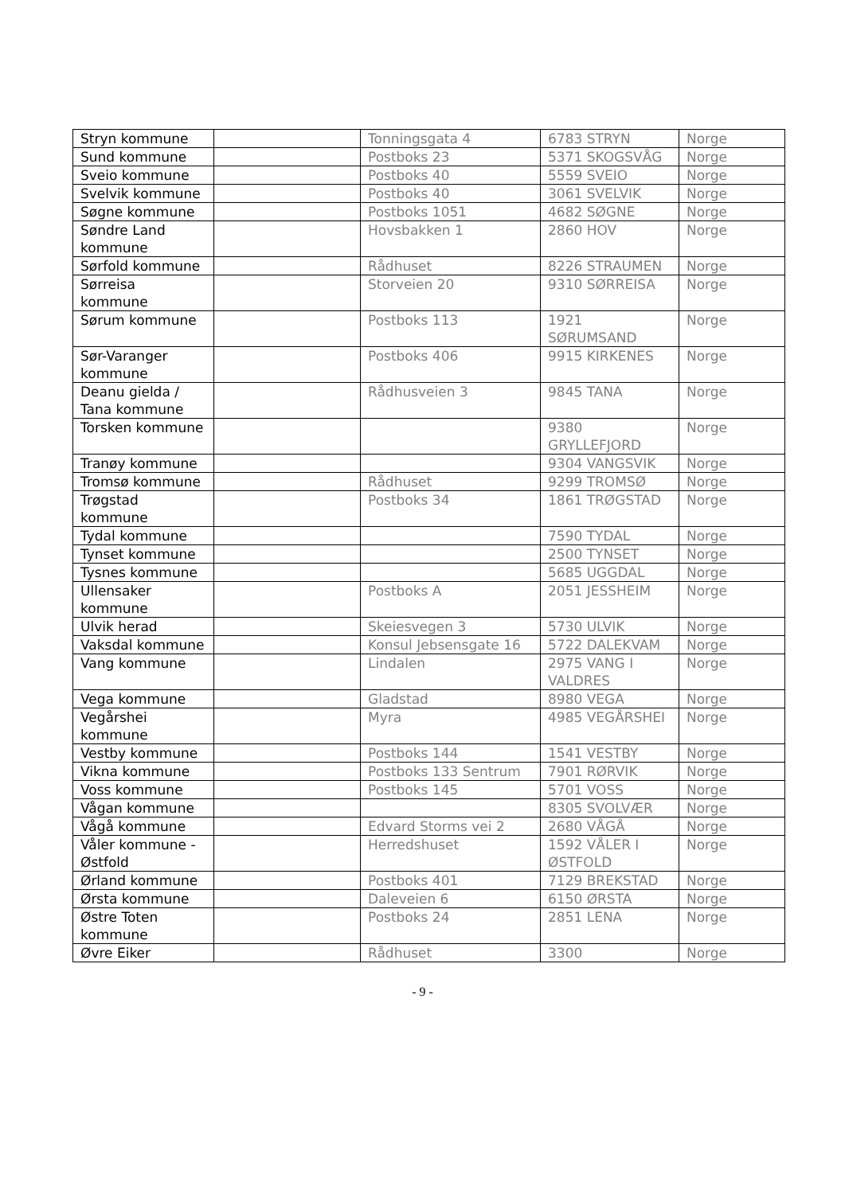| Stryn kommune | | Tonningsgata 4 | 6783 STRYN | Norge |
| Sund kommune | | Postboks 23 | 5371 SKOGSVÅG | Norge |
| Sveio kommune | | Postboks 40 | 5559 SVEIO | Norge |
| Svelvik kommune | | Postboks 40 | 3061 SVELVIK | Norge |
| Søgne kommune | | Postboks 1051 | 4682 SØGNE | Norge |
| Søndre Land kommune | | Hovsbakken 1 | 2860 HOV | Norge |
| Sørfold kommune | | Rådhuset | 8226 STRAUMEN | Norge |
| Sørreisa kommune | | Storveien 20 | 9310 SØRREISA | Norge |
| Sørum kommune | | Postboks 113 | 1921 SØRUMSAND | Norge |
| Sør-Varanger kommune | | Postboks 406 | 9915 KIRKENES | Norge |
| Deanu gielda / Tana kommune | | Rådhusveien 3 | 9845 TANA | Norge |
| Torsken kommune | | | 9380 GRYLLEFJORD | Norge |
| Tranøy kommune | | | 9304 VANGSVIK | Norge |
| Tromsø kommune | | Rådhuset | 9299 TROMSØ | Norge |
| Trøgstad kommune | | Postboks 34 | 1861 TRØGSTAD | Norge |
| Tydal kommune | | | 7590 TYDAL | Norge |
| Tynset kommune | | | 2500 TYNSET | Norge |
| Tysnes kommune | | | 5685 UGGDAL | Norge |
| Ullensaker kommune | | Postboks A | 2051 JESSHEIM | Norge |
| Ulvik herad | | Skeiesvegen 3 | 5730 ULVIK | Norge |
| Vaksdal kommune | | Konsul Jebsensgate 16 | 5722 DALEKVAM | Norge |
| Vang kommune | | Lindalen | 2975 VANG I VALDRES | Norge |
| Vega kommune | | Gladstad | 8980 VEGA | Norge |
| Vegårshei kommune | | Myra | 4985 VEGÅRSHEI | Norge |
| Vestby kommune | | Postboks 144 | 1541 VESTBY | Norge |
| Vikna kommune | | Postboks 133 Sentrum | 7901 RØRVIK | Norge |
| Voss kommune | | Postboks 145 | 5701 VOSS | Norge |
| Vågan kommune | | | 8305 SVOLVÆR | Norge |
| Vågå kommune | | Edvard Storms vei 2 | 2680 VÅGÅ | Norge |
| Våler kommune - Østfold | | Herredshuset | 1592 VÅLER I ØSTFOLD | Norge |
| Ørland kommune | | Postboks 401 | 7129 BREKSTAD | Norge |
| Ørsta kommune | | Daleveien 6 | 6150 ØRSTA | Norge |
| Østre Toten kommune | | Postboks 24 | 2851 LENA | Norge |
| Øvre Eiker | | Rådhuset | 3300 | Norge |
- 9 -